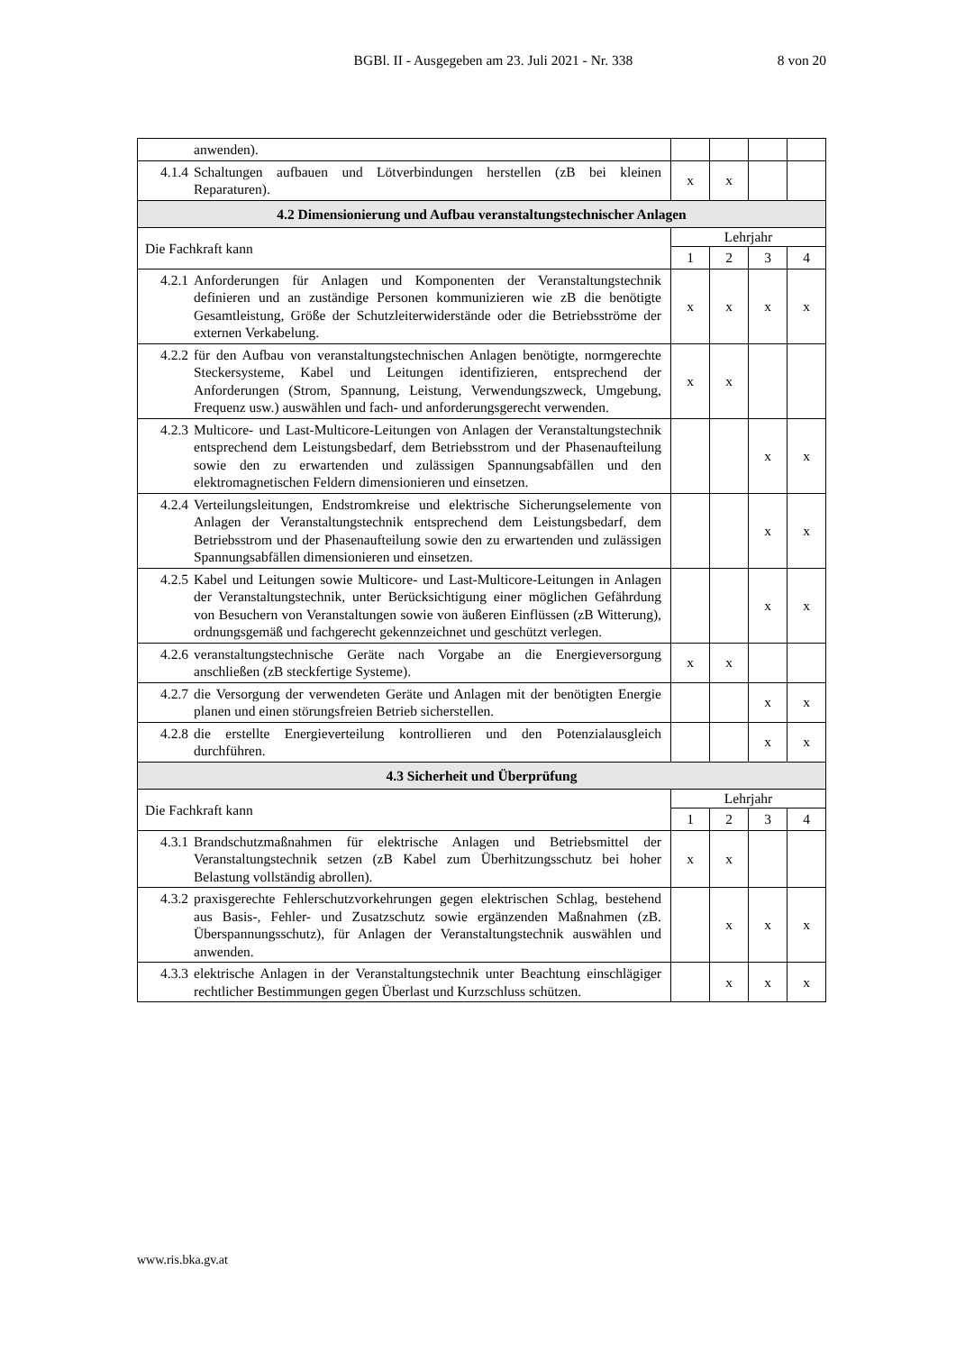BGBl. II - Ausgegeben am 23. Juli 2021 - Nr. 338 8 von 20
| | anwenden). | | | | |
| 4.1.4 | Schaltungen aufbauen und Lötverbindungen herstellen (zB bei kleinen Reparaturen). | x | x | | |
| 4.2 Dimensionierung und Aufbau veranstaltungstechnischer Anlagen | | | | | |
| Die Fachkraft kann | | Lehrjahr | | | |
| | | 1 | 2 | 3 | 4 |
| 4.2.1 | Anforderungen für Anlagen und Komponenten der Veranstaltungstechnik definieren und an zuständige Personen kommunizieren wie zB die benötigte Gesamtleistung, Größe der Schutzleiterwiderstände oder die Betriebsströme der externen Verkabelung. | x | x | x | x |
| 4.2.2 | für den Aufbau von veranstaltungstechnischen Anlagen benötigte, normgerechte Steckersysteme, Kabel und Leitungen identifizieren, entsprechend der Anforderungen (Strom, Spannung, Leistung, Verwendungszweck, Umgebung, Frequenz usw.) auswählen und fach- und anforderungsgerecht verwenden. | x | x | | |
| 4.2.3 | Multicore- und Last-Multicore-Leitungen von Anlagen der Veranstaltungstechnik entsprechend dem Leistungsbedarf, dem Betriebsstrom und der Phasenaufteilung sowie den zu erwartenden und zulässigen Spannungsabfällen und den elektromagnetischen Feldern dimensionieren und einsetzen. | | | x | x |
| 4.2.4 | Verteilungsleitungen, Endstromkreise und elektrische Sicherungselemente von Anlagen der Veranstaltungstechnik entsprechend dem Leistungsbedarf, dem Betriebsstrom und der Phasenaufteilung sowie den zu erwartenden und zulässigen Spannungsabfällen dimensionieren und einsetzen. | | | x | x |
| 4.2.5 | Kabel und Leitungen sowie Multicore- und Last-Multicore-Leitungen in Anlagen der Veranstaltungstechnik, unter Berücksichtigung einer möglichen Gefährdung von Besuchern von Veranstaltungen sowie von äußeren Einflüssen (zB Witterung), ordnungsgemäß und fachgerecht gekennzeichnet und geschützt verlegen. | | | x | x |
| 4.2.6 | veranstaltungstechnische Geräte nach Vorgabe an die Energieversorgung anschließen (zB steckfertige Systeme). | x | x | | |
| 4.2.7 | die Versorgung der verwendeten Geräte und Anlagen mit der benötigten Energie planen und einen störungsfreien Betrieb sicherstellen. | | | x | x |
| 4.2.8 | die erstellte Energieverteilung kontrollieren und den Potenzialausgleich durchführen. | | | x | x |
| 4.3 Sicherheit und Überprüfung | | | | | |
| Die Fachkraft kann | | Lehrjahr | | | |
| | | 1 | 2 | 3 | 4 |
| 4.3.1 | Brandschutzmaßnahmen für elektrische Anlagen und Betriebsmittel der Veranstaltungstechnik setzen (zB Kabel zum Überhitzungsschutz bei hoher Belastung vollständig abrollen). | x | x | | |
| 4.3.2 | praxisgerechte Fehlerschutzvorkehrungen gegen elektrischen Schlag, bestehend aus Basis-, Fehler- und Zusatzschutz sowie ergänzenden Maßnahmen (zB. Überspannungsschutz), für Anlagen der Veranstaltungstechnik auswählen und anwenden. | | x | x | x |
| 4.3.3 | elektrische Anlagen in der Veranstaltungstechnik unter Beachtung einschlägiger rechtlicher Bestimmungen gegen Überlast und Kurzschluss schützen. | | x | x | x |
www.ris.bka.gv.at